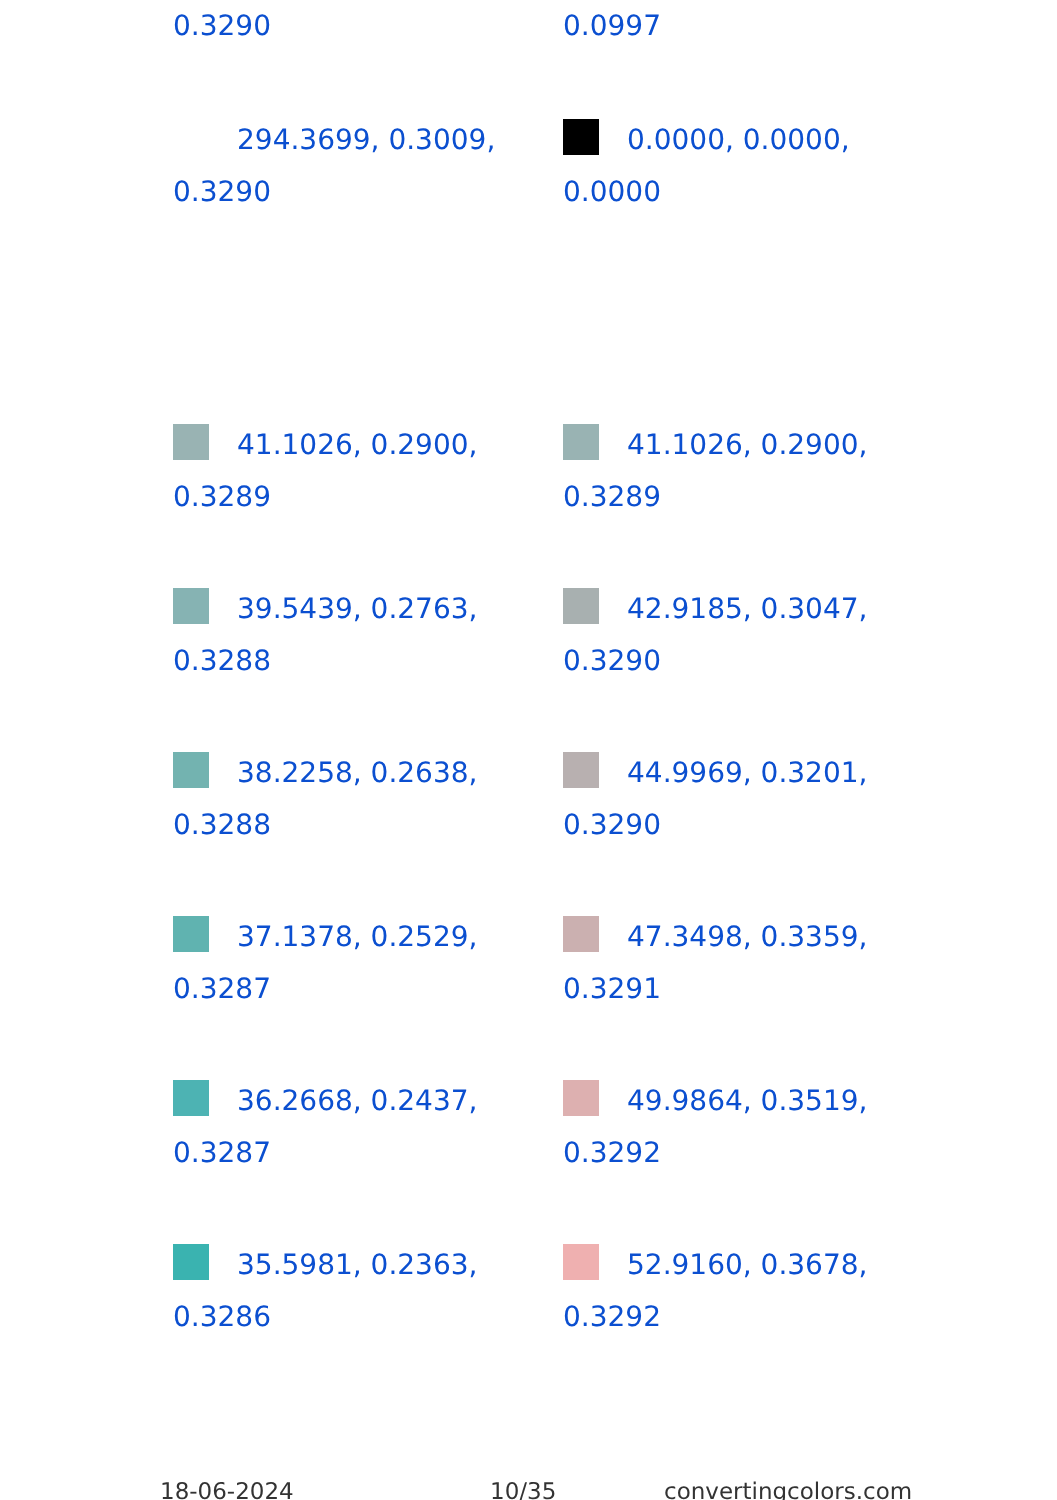0.3290 0.0997
294.3699, 0.3009, 0.3290
0.0000, 0.0000, 0.0000
41.1026, 0.2900, 0.3289
41.1026, 0.2900, 0.3289
39.5439, 0.2763, 0.3288
42.9185, 0.3047, 0.3290
38.2258, 0.2638, 0.3288
44.9969, 0.3201, 0.3290
37.1378, 0.2529, 0.3287
47.3498, 0.3359, 0.3291
36.2668, 0.2437, 0.3287
49.9864, 0.3519, 0.3292
35.5981, 0.2363, 0.3286
52.9160, 0.3678, 0.3292
18-06-2024 10/35 convertingcolors.com